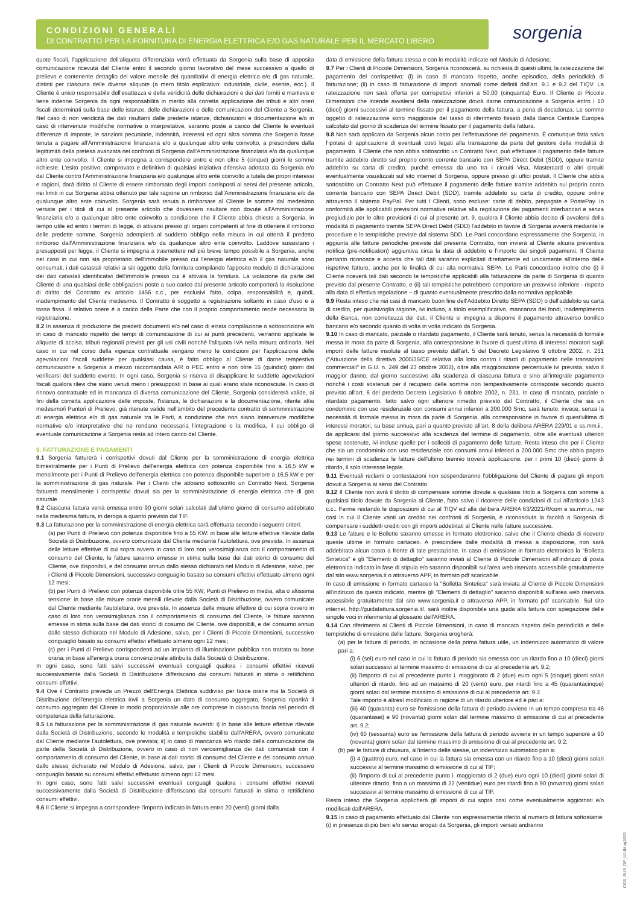CONDIZIONI GENERALI
DI CONTRATTO PER LA FORNITURA DI ENERGIA ELETTRICA E/O GAS NATURALE PER IL MERCATO LIBERO
sorgenia
quote fiscali, l'applicazione dell'aliquota differenziata verrà effettuata da Sorgenia sulla base di apposita comunicazione ricevuta dal Cliente entro il secondo giorno lavorativo del mese successivo a quello di prelievo e contenente dettaglio del valore mensile dei quantitativi di energia elettrica e/o di gas naturale, distinti per ciascuna delle diverse aliquote (a mero titolo esplicativo: industriale, civile, esente, ecc.). Il Cliente è unico responsabile dell'esattezza e della veridicità delle dichiarazioni e dei dati forniti e manleva e tiene indenne Sorgenia da ogni responsabilità in merito alla corretta applicazione dei tributi e altri oneri fiscali determinati sulla base delle istanze, delle dichiarazioni e delle comunicazioni del Cliente a Sorgenia. Nel caso di non veridicità dei dati risultanti dalle predette istanze, dichiarazioni e documentazione e/o in caso di intervenute modifiche normative o interpretative, saranno poste a carico del Cliente le eventuali differenze di imposte, le sanzioni pecuniarie, indennità, interessi ed ogni altra somma che Sorgenia fosse tenuta a pagare all'Amministrazione finanziaria e/o a qualunque altro ente coinvolto, a prescindere dalla legittimità della pretesa avanzata nei confronti di Sorgenia dall'Amministrazione finanziaria e/o da qualunque altro ente coinvolto. Il Cliente si impegna a corrispondere entro e non oltre 5 (cinque) giorni le somme richieste. L'esito positivo, comprovato e definitivo di qualsiasi iniziativa difensiva adottata da Sorgenia e/o dal Cliente contro l'Amministrazione finanziaria e/o qualunque altro ente coinvolto a tutela dei propri interessi e ragioni, darà diritto al Cliente di essere rimborsato degli importi corrisposti ai sensi del presente articolo, nei limiti in cui Sorgenia abbia ottenuto per tale ragione un rimborso dall'Amministrazione finanziaria e/o da qualunque altro ente coinvolto. Sorgenia sarà tenuta a rimborsare al Cliente le somme dal medesimo versate per i titoli di cui al presente articolo che dovessero risultare non dovute all'Amministrazione finanziaria e/o a qualunque altro ente coinvolto a condizione che il Cliente abbia chiesto a Sorgenia, in tempo utile ed entro i termini di legge, di attivarsi presso gli organi competenti al fine di ottenere il rimborso delle predette somme. Sorgenia adempierà al suddetto obbligo nella misura in cui otterrà il predetto rimborso dall'Amministrazione finanziaria e/o da qualunque altro ente coinvolto. Laddove sussistano i presupposti per legge, il Cliente si impegna a trasmettere nel più breve tempo possibile a Sorgenia, anche nel caso in cui non sia proprietario dell'immobile presso cui l'energia elettrica e/o il gas naturale sono consumati, i dati catastali relativi ai siti oggetto della fornitura compilando l'apposito modulo di dichiarazione dei dati catastali identificativi dell'immobile presso cui è attivata la fornitura. La violazione da parte del Cliente di una qualsiasi delle obbligazioni poste a suo carico dal presente articolo comporterà la risoluzione di diritto del Contratto ex articolo 1456 c.c., per esclusivi fatto, colpa, responsabilità e, quindi, inadempimento del Cliente medesimo. Il Contratto è soggetto a registrazione soltanto in caso d'uso e a tassa fissa. Il relativo onere è a carico della Parte che con il proprio comportamento rende necessaria la registrazione.
8.2 In assenza di produzione dei predetti documenti e/o nel caso di errata compilazione o sottoscrizione e/o in caso di mancato rispetto dei tempi di comunicazione di cui ai punti precedenti, verranno applicate le aliquote di accisa, tributi regionali previsti per gli usi civili nonché l'aliquota IVA nella misura ordinaria. Nel caso in cui nel corso della vigenza contrattuale vengano meno le condizioni per l'applicazione delle agevolazioni fiscali suddette per qualsiasi causa, è fatto obbligo al Cliente di darne tempestiva comunicazione a Sorgenia a mezzo raccomandata A/R o PEC entro e non oltre 15 (quindici) giorni dal verificarsi del suddetto evento. In ogni caso, Sorgenia si riserva di disapplicare le suddette agevolazioni fiscali qualora rilevi che siano venuti meno i presupposti in base ai quali erano state riconosciute. In caso di rinnovo contrattuale ed in mancanza di diversa comunicazione del Cliente, Sorgenia considererà valide, ai fini della corretta applicazione delle imposte, l'istanza, le dichiarazioni e la documentazione, riferite al/ai medesimo/i Punto/i di Prelievo, già ritenute valide nell'ambito del precedente contratto di somministrazione di energia elettrica e/o di gas naturale tra le Parti, a condizione che non siano intervenute modifiche normative e/o interpretative che ne rendano necessaria l'integrazione o la modifica, il cui obbligo di eventuale comunicazione a Sorgenia resta ad intero carico del Cliente.
9. FATTURAZIONE E PAGAMENTI
9.1 Sorgenia fatturerà i corrispettivi dovuti dal Cliente per la somministrazione di energia elettrica bimestralmente per i Punti di Prelievo dell'energia elettrica con potenza disponibile fino a 16,5 kW e mensilmente per i Punti di Prelievo dell'energia elettrica con potenza disponibile superiore a 16,5 kW e per la somministrazione di gas naturale. Per i Clienti che abbiano sottoscritto un Contratto Next, Sorgenia fatturerà mensilmente i corrispettivi dovuti sia per la somministrazione di energia elettrica che di gas naturale.
9.2 Ciascuna fattura verrà emessa entro 90 giorni solari calcolati dall'ultimo giorno di consumo addebitato nella medesima fattura, in deroga a quanto previsto dal TIF.
9.3 La fatturazione per la somministrazione di energia elettrica sarà effettuata secondo i seguenti criteri:
(a) per Punti di Prelievo con potenza disponibile fino a 55 KW: in base alle letture effettive rilevate dalla Società di Distribuzione, ovvero comunicate dal Cliente mediante l'autolettura, ove prevista. In assenza delle letture effettive di cui sopra ovvero in caso di loro non verosimiglianza con il comportamento di consumo del Cliente, le fatture saranno emesse in stima sulla base dei dati storici di consumo del Cliente, ove disponibili, e del consumo annuo dallo stesso dichiarato nel Modulo di Adesione, salvo, per i Clienti di Piccole Dimensioni, successivo conguaglio basato su consumi effettivi effettuato almeno ogni 12 mesi;
(b) per Punti di Prelievo con potenza disponibile oltre 55 KW, Punti di Prelievo in media, alta o altissima tensione: in base alle misure orarie mensili rilevate dalla Società di Distribuzione, ovvero comunicate dal Cliente mediante l'autolettura, ove prevista. In assenza delle misure effettive di cui sopra ovvero in caso di loro non verosimiglianza con il comportamento di consumo del Cliente, le fatture saranno emesse in stima sulla base dei dati storici di cosumo del Cliente, ove disponibili, e del consumo annuo dallo stesso dichiarato nel Modulo di Adesione, salvo, per i Clienti di Piccole Dimensioni, successivo conguaglio basato su consumi effettivi effettuato almeno ogni 12 mesi;
(c) per i Punti di Prelievo corrispondenti ad un impianto di illuminazione pubblica non trattato su base oraria: in base all'energia oraria convenzionale attribuita dalla Società di Distribuzione.
In ogni caso, sono fatti salvi successivi eventuali conguagli qualora i consumi effettivi ricevuti successivamente dalla Società di Distribuzione differiscano dai consumi fatturati in stima o rettifichino consumi effettivi.
9.4 Ove il Contratto preveda un Prezzo dell'Energia Elettrica suddiviso per fasce orarie ma la Società di Distribuzione dell'energia elettrica invii a Sorgenia un dato di consumo aggregato, Sorgenia ripartirà il consumo aggregato del Cliente in modo proporzionale alle ore comprese in ciascuna fascia nel periodo di competenza della fatturazione.
9.5 La fatturazione per la somministrazione di gas naturale avverrà: i) in base alle letture effettive rilevate dalla Società di Distribuzione, secondo le modalità e tempistiche stabilite dall'ARERA, ovvero comunicate dal Cliente mediante l'autolettura, ove prevista; ii) in caso di mancanza e/o ritardo della comunicazione da parte della Società di Distribuzione, ovvero in caso di non verosimiglianza dei dati comunicati con il comportamento di consumo del Cliente, in base ai dati storici di consumo del Cliente e del consumo annuo dallo stesso dichiarato nel Modulo di Adesione, salvo, per i Clienti di Piccole Dimensioni, successivo conguaglio basato su consumi effettivi effettuato almeno ogni 12 mesi.
In ogni caso, sono fatti salvi successivi eventuali conguagli qualora i consumi effettivi ricevuti successivamente dalla Società di Distribuzione differiscano dai consumi fatturati in stima o rettifichino consumi effettivi.
9.6 Il Cliente si impegna a corrispondere l'importo indicato in fattura entro 20 (venti) giorni dalla
data di emissione della fattura stessa e con le modalità indicate nel Modulo di Adesione.
9.7 Per i Clienti di Piccole Dimensioni, Sorgenia riconoscerà, su richiesta di questi ultimi, la rateizzazione del pagamento del corrispettivo: (i) in caso di mancato rispetto, anche episodico, della periodicità di fatturazione; (ii) in caso di fatturazione di importi anomali come definiti dall'art. 9.1 e 9.2 del TIQV. La rateizzazione non sarà offerta per corrispettivi inferiori a 50,00 (cinquanta) Euro. Il Cliente di Piccole Dimensioni che intende avvalersi della rateizzazione dovrà darne comunicazione a Sorgenia entro i 10 (dieci) giorni successivi al termine fissato per il pagamento della fattura, a pena di decadenza. Le somme oggetto di rateizzazione sono maggiorate del tasso di riferimento fissato dalla Banca Centrale Europea calcolato dal giorno di scadenza del termine fissato per il pagamento della fattura.
9.8 Non sarà applicato da Sorgenia alcun costo per l'effettuazione del pagamento. È comunque fatta salva l'ipotesi di applicazione di eventuali costi legati alla transazione da parte del gestore della modalità di pagamento. Il Cliente che non abbia sottoscritto un Contratto Next, può effettuare il pagamento delle fatture tramite addebito diretto sul proprio conto corrente bancario con SEPA Direct Debit (SDD), oppure tramite addebito su carta di credito, purché emessa da uno tra i circuiti Visa, Mastercard o altri circuiti eventualmente visualizzati sul sito internet di Sorgenia, oppure presso gli uffici postali. Il Cliente che abbia sottoscritto un Contratto Next può effettuare il pagamento delle fatture tramite addebito sul proprio conto corrente bancario con SEPA Direct Debit (SDD), tramite addebito su carta di credito, oppure online attraverso il sistema PayPal. Per tutti i Clienti, sono escluse: carte di debito, prepagate e PostePay. In conformità alle applicabili previsioni normative relative alla regolazione dei pagamenti interbancari e senza pregiudizio per le altre previsioni di cui al presente art. 9, qualora il Cliente abbia deciso di avvalersi della modalità di pagamento tramite SEPA Direct Debit (SDD) l'addebito in favore di Sorgenia avverrà mediante le procedure e le tempistiche previste dal sistema SDD. Le Parti concordano espressamente che Sorgenia, in aggiunta alle fatture periodiche previste dal presente Contratto, non invierà al Cliente alcuna preventiva notifica (pre-notification) aggiuntiva circa la data di addebito e l'importo dei singoli pagamenti. Il Cliente pertanto riconosce e accetta che tali dati saranno esplicitati direttamente ed unicamente all'interno delle rispettive fatture, anche per le finalità di cui alla normativa SEPA. Le Parti concordano inoltre che (i) il Cliente riceverà tali dati secondo le tempistiche applicabili alla fatturazione da parte di Sorgenia di quanto previsto dal presente Contratto, e (ii) tali tempistiche potrebbero comportare un preavviso inferiore - rispetto alla data di effettiva regolazione – di quanto eventualmente prescritto dalla normativa applicabile.
9.9 Resta inteso che nei casi di mancato buon fine dell'Addebito Diretto SEPA (SDD) o dell'addebito su carta di credito, per qualsivoglia ragione, ivi incluso, a titolo esemplificativo, mancanza dei fondi, inadempimento della Banca, non correttezza dei dati, il Cliente si impegna a disporre il pagamento attraverso bonifico bancario e/o secondo quanto di volta in volta indicato da Sorgenia.
9.10 In caso di mancato, parziale o ritardato pagamento, il Cliente sarà tenuto, senza la necessità di formale messa in mora da parte di Sorgenia, alla corresponsione in favore di quest'ultima di interessi moratori sugli importi delle fatture insolute al tasso previsto dall'art. 5 del Decreto Legislativo 9 ottobre 2002, n. 231 ("Attuazione della direttiva 2000/35/CE relativa alla lotta contro i ritardi di pagamento nelle transazioni commerciali" in G.U. n. 249 del 23 ottobre 2002), oltre alla maggiorazione percentuale ivi prevista, salvo il maggior danno, dal giorno successivo alla scadenza di ciascuna fattura e sino all'integrale pagamento nonché i costi sostenuti per il recupero delle somme non tempestivamente corrisposte secondo quanto previsto all'art. 6 del predetto Decreto Legislativo 9 ottobre 2002, n. 231. In caso di mancato, parziale o ritardato pagamento, fatto salvo ogni ulteriore rimedio previsto dal Contratto, il Cliente che sia un condominio con uso residenziale con consumi annui inferiori a 200.000 Smc, sarà tenuto, invece, senza la necessità di formale messa in mora da parte di Sorgenia, alla corresponsione in favore di quest'ultima di interessi moratori, su base annua, pari a quanto previsto all'art. 8 della delibera ARERA 229/01 e ss.mm.ii., da applicarsi dal giorno successivo alla scadenza del termine di pagamento, oltre alle eventuali ulteriori spese sostenute, ivi incluse quelle per i solleciti di pagamento delle fatture. Resta inteso che per il Cliente che sia un condominio con uso residenziale con consumi annui inferiori a 200.000 Smc che abbia pagato nei termini di scadenza le fatture dell'ultimo biennio troverà applicazione, per i primi 10 (dieci) giorni di ritardo, il solo interesse legale.
9.11 Eventuali reclami o contestazioni non sospenderanno l'obbligazione del Cliente di pagare gli importi dovuti a Sorgenia ai sensi del Contratto.
9.12 Il Cliente non avrà il diritto di compensare somme dovute a qualsiasi titolo a Sorgenia con somme a qualsiasi titolo dovute da Sorgenia al Cliente, fatto salvo il ricorrere delle condizioni di cui all'articolo 1243 c.c.. Ferme restando le disposizioni di cui al TIQV ed alla delibera ARERA 63/2021/R/com e ss.mm.ii., nei casi in cui il Cliente vanti un credito nei confronti di Sorgenia, è riconosciuta la facoltà a Sorgenia di compensare i suddetti crediti con gli importi addebitati al Cliente nelle fatture successive.
9.13 Le fatture e le Bollette saranno emesse in formato elettronico, salvo che il Cliente chieda di ricevere queste ultime in formato cartaceo. A prescindere dalle modalità di messa a disposizione, non sarà addebitato alcun costo a fronte di tale prestazione. In caso di emissione in formato elettronico la "Bolletta Sintetica" e gli "Elementi di dettaglio" saranno inviati al Cliente di Piccole Dimensioni all'indirizzo di posta elettronica indicato in fase di stipula e/o saranno disponibili sull'area web riservata accessibile gratuitamente dal sito www.sorgenia.it o attraverso APP, in formato pdf scaricabile.
In caso di emissione in formato cartaceo la "Bolletta Sintetica" sarà inviata al Cliente di Piccole Dimensioni all'indirizzo da questo indicato, mentre gli "Elementi di dettaglio" saranno disponibili sull'area web riservata accessibile gratuitamente dal sito www.sorgenia.it o attraverso APP, in formato pdf scaricabile. Sul sito internet, http://guidafattura.sorgenia.it/, sarà inoltre disponibile una guida alla fattura con spiegazione delle singole voci in riferimento al glossario dell'ARERA.
9.14 Con riferimento ai Clienti di Piccole Dimensioni, in caso di mancato rispetto della periodicità e delle tempistiche di emissione delle fatture, Sorgenia erogherà:
(a) per le fatture di periodo, in occasione della prima fattura utile, un indennizzo automatico di valore pari a:
(i) 6 (sei) euro nel caso in cui la fattura di periodo sia emessa con un ritardo fino a 10 (dieci) giorni solari successivi al termine massimo di emissione di cui al precedente art. 9.2;
(ii) l'importo di cui al precedente punto i. maggiorato di 2 (due) euro ogni 5 (cinque) giorni solari ulteriori di ritardo, fino ad un massimo di 20 (venti) euro, per ritardi fino a 45 (quarantacinque) giorni solari dal termine massimo di emissione di cui al precedente art. 9.2.
Tale importo è altresì modificato in ragione di un ritardo ulteriore ed è pari a:
(iii) 40 (quaranta) euro se l'emissione della fattura di periodo avviene in un tempo compreso tra 46 (quarantasei) e 90 (novanta) giorni solari dal termine massimo di emissione di cui al precedente art. 9.2;
(iv) 60 (sessanta) euro se l'emissione della fattura di periodo avviene in un tempo superiore a 90 (novanta) giorni solari dal termine massimo di emissione di cui al precedente art. 9.2;
(b) per le fatture di chiusura, all'interno delle stesse, un indennizzo automatico pari a:
(i) 4 (quattro) euro, nel caso in cui la fattura sia emessa con un ritardo fino a 10 (dieci) giorni solari successivi al termine massimo di emissione di cui al TIF;
(ii) l'importo di cui al precedente punto i. maggiorato di 2 (due) euro ogni 10 (dieci) giorni solari di ulteriore ritardo, fino a un massimo di 22 (ventidue) euro per ritardi fino a 90 (novanta) giorni solari successivi al termine massimo di emissione di cui al TIF.
Resta inteso che Sorgenia applicherà gli importi di cui sopra così come eventualmente aggiornati e/o modificati dall'ARERA.
9.15 In caso di pagamento effettuato dal Cliente non espressamente riferito al numero di fattura sottostante: (i) in presenza di più beni e/o servizi erogati da Sorgenia, gli importi versati andranno
CGS_BUS_DF_U14Mag2023